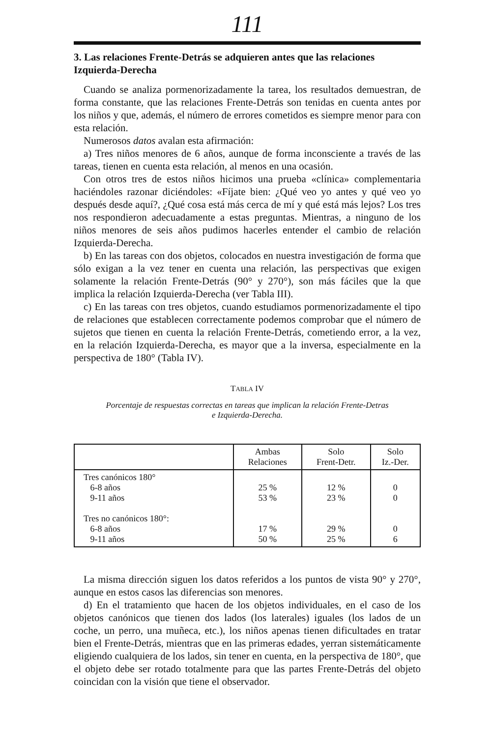111
3. Las relaciones Frente-Detrás se adquieren antes que las relaciones Izquierda-Derecha
Cuando se analiza pormenorizadamente la tarea, los resultados demuestran, de forma constante, que las relaciones Frente-Detrás son tenidas en cuenta antes por los niños y que, además, el número de errores cometidos es siempre menor para con esta relación.
Numerosos datos avalan esta afirmación:
a) Tres niños menores de 6 años, aunque de forma inconsciente a través de las tareas, tienen en cuenta esta relación, al menos en una ocasión.
Con otros tres de estos niños hicimos una prueba «clínica» complementaria haciéndoles razonar diciéndoles: «Fíjate bien: ¿Qué veo yo antes y qué veo yo después desde aquí?, ¿Qué cosa está más cerca de mí y qué está más lejos? Los tres nos respondieron adecuadamente a estas preguntas. Mientras, a ninguno de los niños menores de seis años pudimos hacerles entender el cambio de relación Izquierda-Derecha.
b) En las tareas con dos objetos, colocados en nuestra investigación de forma que sólo exigan a la vez tener en cuenta una relación, las perspectivas que exigen solamente la relación Frente-Detrás (90° y 270°), son más fáciles que la que implica la relación Izquierda-Derecha (ver Tabla III).
c) En las tareas con tres objetos, cuando estudiamos pormenorizadamente el tipo de relaciones que establecen correctamente podemos comprobar que el número de sujetos que tienen en cuenta la relación Frente-Detrás, cometiendo error, a la vez, en la relación Izquierda-Derecha, es mayor que a la inversa, especialmente en la perspectiva de 180° (Tabla IV).
TABLA IV
Porcentaje de respuestas correctas en tareas que implican la relación Frente-Detras
e Izquierda-Derecha.
| | Ambas Relaciones | Solo Frent-Detr. | Solo Iz.-Der. |
| --- | --- | --- | --- |
| Tres canónicos 180° 6-8 años 9-11 años Tres no canónicos 180°: 6-8 años 9-11 años | 25 % 53 % 17 % 50 % | 12 % 23 % 29 % 25 % | 0 0 0 6 |
La misma dirección siguen los datos referidos a los puntos de vista 90° y 270°, aunque en estos casos las diferencias son menores.
d) En el tratamiento que hacen de los objetos individuales, en el caso de los objetos canónicos que tienen dos lados (los laterales) iguales (los lados de un coche, un perro, una muñeca, etc.), los niños apenas tienen dificultades en tratar bien el Frente-Detrás, mientras que en las primeras edades, yerran sistemáticamente eligiendo cualquiera de los lados, sin tener en cuenta, en la perspectiva de 180°, que el objeto debe ser rotado totalmente para que las partes Frente-Detrás del objeto coincidan con la visión que tiene el observador.